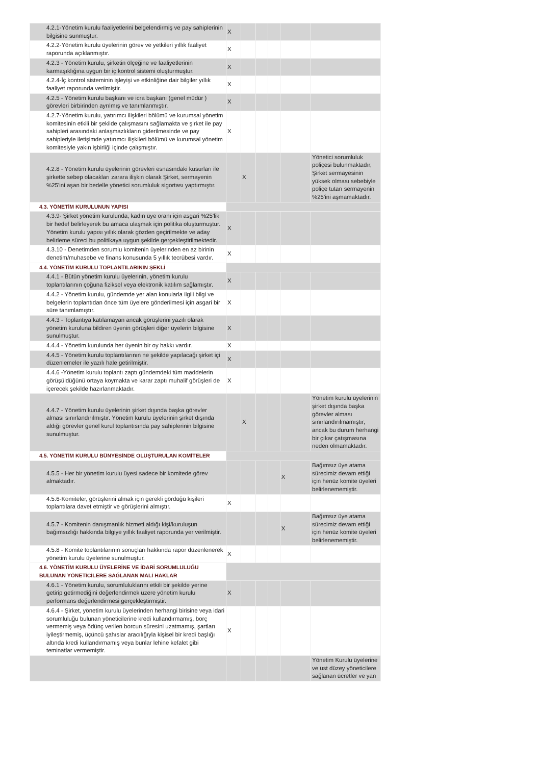| 4.2.1-Yönetim kurulu faaliyetlerini belgelendirmiş ve pay sahiplerinin bilgisine sunmuştur. | X | | | | | |
| 4.2.2-Yönetim kurulu üyelerinin görev ve yetkileri yıllık faaliyet raporunda açıklanmıştır. | X | | | | | |
| 4.2.3 - Yönetim kurulu, şirketin ölçeğine ve faaliyetlerinin karmaşıklığına uygun bir iç kontrol sistemi oluşturmuştur. | X | | | | | |
| 4.2.4-İç kontrol sisteminin işleyişi ve etkinliğine dair bilgiler yıllık faaliyet raporunda verilmiştir. | X | | | | | |
| 4.2.5 - Yönetim kurulu başkanı ve icra başkanı (genel müdür ) görevleri birbirinden ayrılmış ve tanımlanmıştır. | X | | | | | |
| 4.2.7-Yönetim kurulu, yatırımcı ilişkileri bölümü ve kurumsal yönetim komitesinin etkili bir şekilde çalışmasını sağlamakta ve şirket ile pay sahipleri arasındaki anlaşmazlıkların giderilmesinde ve pay sahipleriyle iletişimde yatırımcı ilişkileri bölümü ve kurumsal yönetim komitesiyle yakın işbirliği içinde çalışmıştır. | X | | | | | |
| 4.2.8 - Yönetim kurulu üyelerinin görevleri esnasındaki kusurları ile şirkette sebep olacakları zarara ilişkin olarak Şirket, sermayenin %25'ini aşan bir bedelle yönetici sorumluluk sigortası yaptırmıştır. | | X | | | | Yönetici sorumluluk poliçesi bulunmaktadır, Şirket sermayesinin yüksek olması sebebiyle poliçe tutarı sermayenin %25'ini aşmamaktadır. |
| 4.3. YÖNETİM KURULUNUN YAPISI | | | | | | |
| 4.3.9- Şirket yönetim kurulunda, kadın üye oranı için asgari %25'lik bir hedef belirleyerek bu amaca ulaşmak için politika oluşturmuştur. Yönetim kurulu yapısı yıllık olarak gözden geçirilmekte ve aday belirleme süreci bu politikaya uygun şekilde gerçekleştirilmektedir. | X | | | | | |
| 4.3.10 - Denetimden sorumlu komitenin üyelerinden en az birinin denetim/muhasebe ve finans konusunda 5 yıllık tecrübesi vardır. | X | | | | | |
| 4.4. YÖNETİM KURULU TOPLANTILARININ ŞEKLİ | | | | | | |
| 4.4.1 - Bütün yönetim kurulu üyelerinin, yönetim kurulu toplantılarının çoğuna fiziksel veya elektronik katılım sağlamıştır. | X | | | | | |
| 4.4.2 - Yönetim kurulu, gündemde yer alan konularla ilgili bilgi ve belgelerin toplantıdan önce tüm üyelere gönderilmesi için asgari bir süre tanımlamıştır. | X | | | | | |
| 4.4.3 - Toplantıya katılamayan ancak görüşlerini yazılı olarak yönetim kuruluna bildiren üyenin görüşleri diğer üyelerin bilgisine sunulmuştur. | X | | | | | |
| 4.4.4 - Yönetim kurulunda her üyenin bir oy hakkı vardır. | X | | | | | |
| 4.4.5 - Yönetim kurulu toplantılarının ne şekilde yapılacağı şirket içi düzenlemeler ile yazılı hale getirilmiştir. | X | | | | | |
| 4.4.6 -Yönetim kurulu toplantı zaptı gündemdeki tüm maddelerin görüşüldüğünü ortaya koymakta ve karar zaptı muhalif görüşleri de içerecek şekilde hazırlanmaktadır. | X | | | | | |
| 4.4.7 - Yönetim kurulu üyelerinin şirket dışında başka görevler alması sınırlandırılmıştır. Yönetim kurulu üyelerinin şirket dışında aldığı görevler genel kurul toplantısında pay sahiplerinin bilgisine sunulmuştur. | | X | | | | Yönetim kurulu üyelerinin şirket dışında başka görevler alması sınırlandırılmamıştır, ancak bu durum herhangi bir çıkar çatışmasına neden olmamaktadır. |
| 4.5. YÖNETİM KURULU BÜNYESİNDE OLUŞTURULAN KOMİTELER | | | | | | |
| 4.5.5 - Her bir yönetim kurulu üyesi sadece bir komitede görev almaktadır. | | | | | X | Bağımsız üye atama sürecimiz devam ettiği için henüz komite üyeleri belirlenememiştir. |
| 4.5.6-Komiteler, görüşlerini almak için gerekli gördüğü kişileri toplantılara davet etmiştir ve görüşlerini almıştır. | X | | | | | |
| 4.5.7 - Komitenin danışmanlık hizmeti aldığı kişi/kuruluşun bağımsızlığı hakkında bilgiye yıllık faaliyet raporunda yer verilmiştir. | | | | | X | Bağımsız üye atama sürecimiz devam ettiği için henüz komite üyeleri belirlenememiştir. |
| 4.5.8 - Komite toplantılarının sonuçları hakkında rapor düzenlenerek yönetim kurulu üyelerine sunulmuştur. | X | | | | | |
| 4.6. YÖNETİM KURULU ÜYELERİNE VE İDARİ SORUMLULUĞU BULUNAN YÖNETİCİLERE SAĞLANAN MALİ HAKLAR | | | | | | |
| 4.6.1 - Yönetim kurulu, sorumluluklarını etkili bir şekilde yerine getirip getirmediğini değerlendirmek üzere yönetim kurulu performans değerlendirmesi gerçekleştirmiştir. | X | | | | | |
| 4.6.4 - Şirket, yönetim kurulu üyelerinden herhangi birisine veya idari sorumluluğu bulunan yöneticilerine kredi kullandırmamış, borç vermemiş veya ödünç verilen borcun süresini uzatmamış, şartları iyileştirmemiş, üçüncü şahıslar aracılığıyla kişisel bir kredi başlığı altında kredi kullandırmamış veya bunlar lehine kefalet gibi teminatlar vermemiştir. | X | | | | | |
| | | | | | | Yönetim Kurulu üyelerine ve üst düzey yöneticilere sağlanan ücretler ve yan |